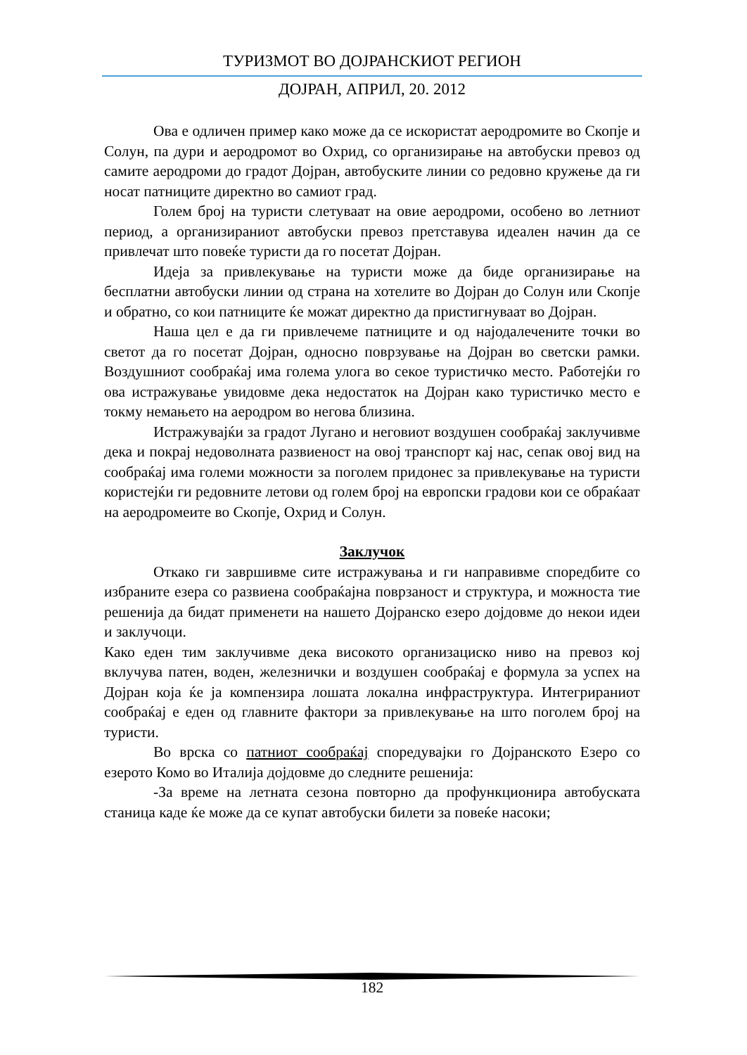ТУРИЗМОТ ВО ДОЈРАНСКИОТ РЕГИОН
ДОЈРАН, АПРИЛ, 20. 2012
Ова е одличен пример како може да се искористат аеродромите во Скопје и Солун, па дури и аеродромот во Охрид, со организирање на автобуски превоз од самите аеродроми до градот Дојран, автобуските линии со редовно кружење да ги носат патниците директно во самиот град.
Голем број на туристи слетуваат на овие аеродроми, особено во летниот период, а организираниот автобуски превоз претставува идеален начин да се привлечат што повеќе туристи да го посетат Дојран.
Идеја за привлекување на туристи може да биде организирање на бесплатни автобуски линии од страна на хотелите во Дојран до Солун или Скопје и обратно, со кои патниците ќе можат директно да пристигнуваат во Дојран.
Наша цел е да ги привлечеме патниците и од најодалечените точки во светот да го посетат Дојран, односно поврзување на Дојран во светски рамки. Воздушниот сообраќај има голема улога во секое туристичко место. Работејќи го ова истражување увидовме дека недостаток на Дојран како туристичко место е токму немањето на аеродром во негова близина.
Истражувајќи за градот Лугано и неговиот воздушен сообраќај заклучивме дека и покрај недоволната развиеност на овој транспорт кај нас, сепак овој вид на сообраќај има големи можности за поголем придонес за привлекување на туристи користејќи ги редовните летови од голем број на европски градови кои се обраќаат на аеродромеите во Скопје, Охрид и Солун.
Заклучок
Откако ги завршивме сите истражувања и ги направивме споредбите со избраните езера со развиена сообраќајна поврзаност и структура, и можноста тие решенија да бидат применети на нашето Дојранско езеро дојдовме до некои идеи и заклучоци.
Како еден тим заклучивме дека високото организациско ниво на превоз кој вклучува патен, воден, железнички и воздушен сообраќај е формула за успех на Дојран која ќе ја компензира лошата локална инфраструктура. Интегрираниот сообраќај е еден од главните фактори за привлекување на што поголем број на туристи.
Во врска со патниот сообраќај споредувајки го Дојранското Езеро со езерото Комо во Италија дојдовме до следните решенија:
-За време на летната сезона повторно да профункционира автобуската станица каде ќе може да се купат автобуски билети за повеќе насоки;
182